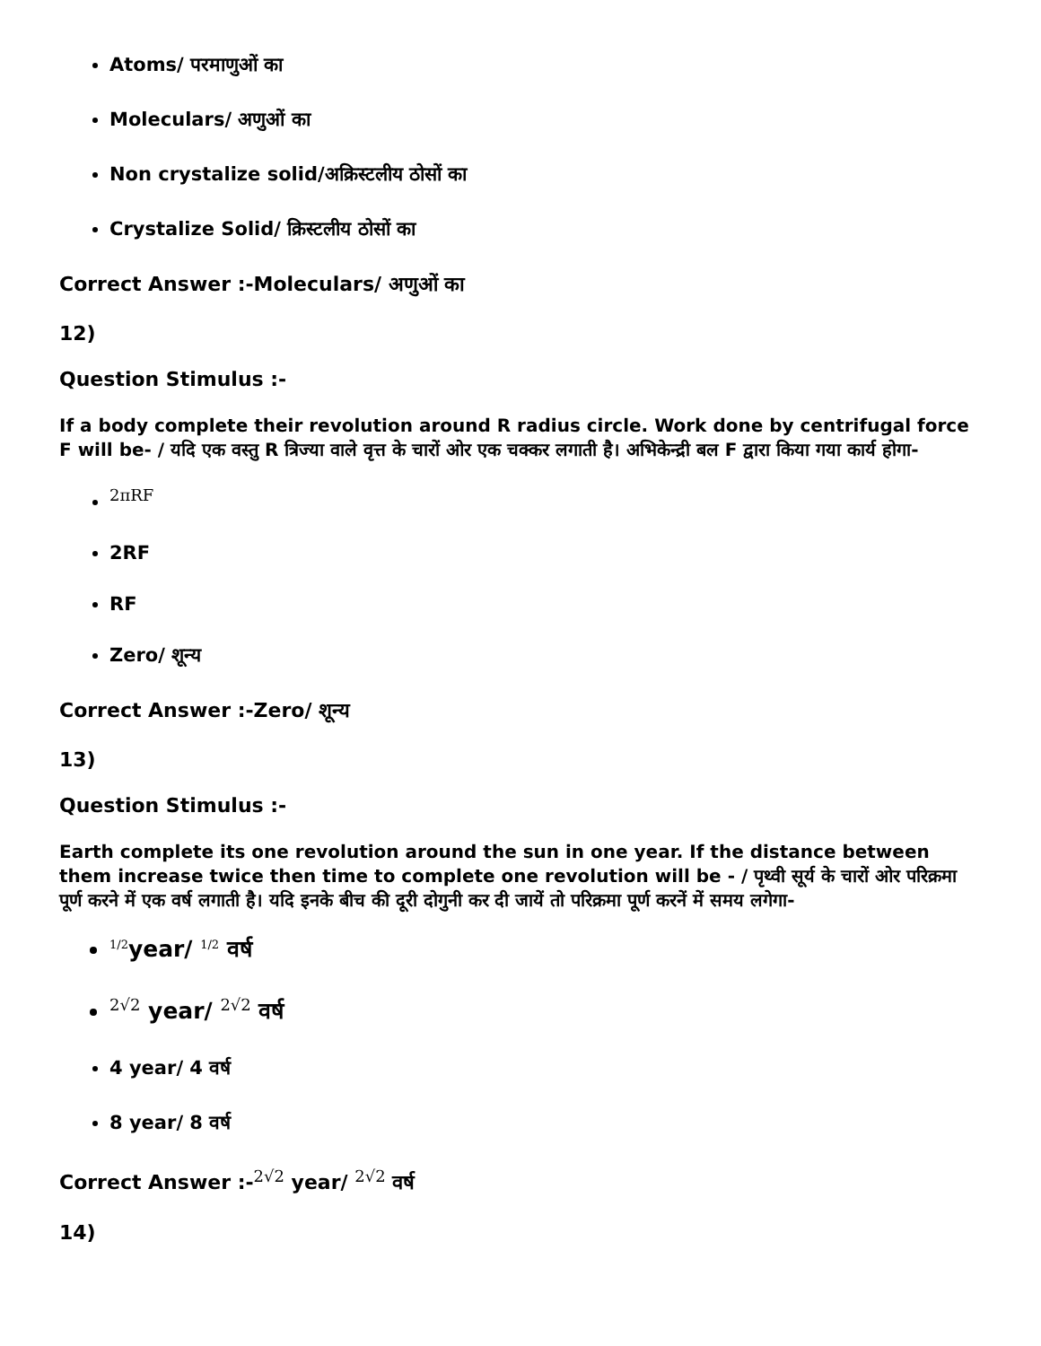Atoms/ परमाणुओं का
Moleculars/ अणुओं का
Non crystalize solid/अक्रिस्टलीय ठोसों का
Crystalize Solid/ क्रिस्टलीय ठोसों का
Correct Answer :-Moleculars/ अणुओं का
12)
Question Stimulus :-
If a body complete their revolution around R radius circle. Work done by centrifugal force F will be- / यदि एक वस्तु R त्रिज्या वाले वृत्त के चारों ओर एक चक्कर लगाती है। अभिकेन्द्री बल F द्वारा किया गया कार्य होगा-
2πRF
2RF
RF
Zero/ शून्य
Correct Answer :-Zero/ शून्य
13)
Question Stimulus :-
Earth complete its one revolution around the sun in one year. If the distance between them increase twice then time to complete one revolution will be - / पृथ्वी सूर्य के चारों ओर परिक्रमा पूर्ण करने में एक वर्ष लगाती है। यदि इनके बीच की दूरी दोगुनी कर दी जायें तो परिक्रमा पूर्ण करनें में समय लगेगा-
1/2year/ 1/2 वर्ष
2√2 year/ 2√2 वर्ष
4 year/ 4 वर्ष
8 year/ 8 वर्ष
Correct Answer :-2√2 year/ 2√2 वर्ष
14)